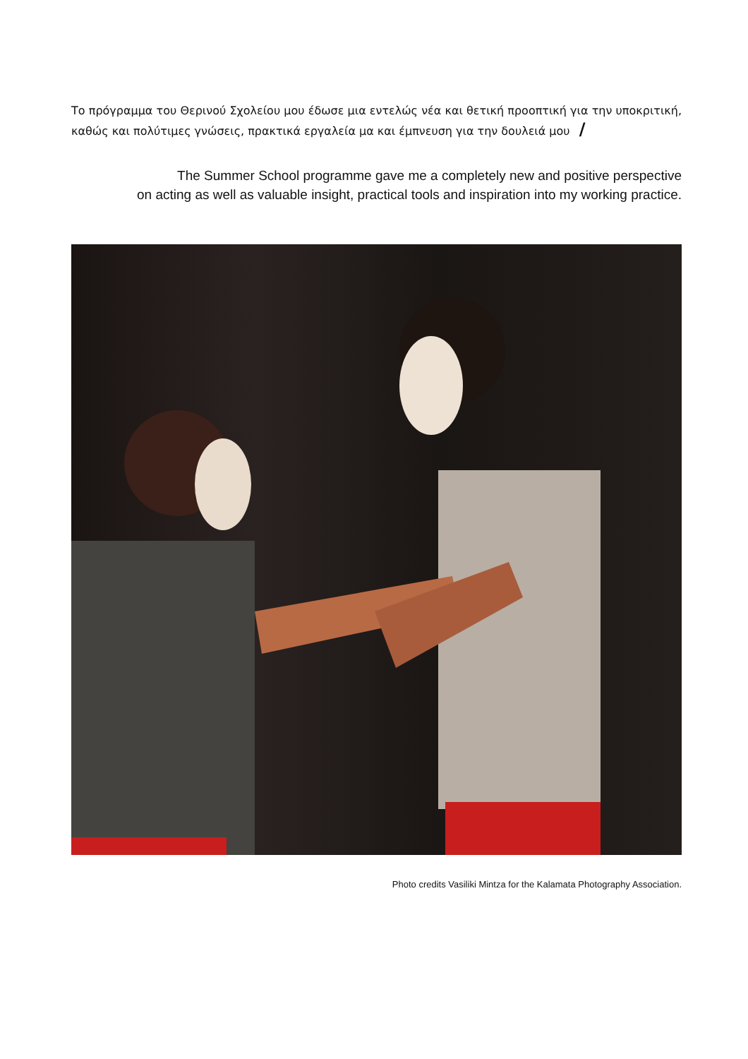Το πρόγραμμα του Θερινού Σχολείου μου έδωσε μια εντελώς νέα και θετική προοπτική για την υποκριτική, καθώς και πολύτιμες γνώσεις, πρακτικά εργαλεία μα και έμπνευση για την δουλειά μου /
The Summer School programme gave me a completely new and positive perspective
on acting as well as valuable insight, practical tools and inspiration into my working practice.
Photo credits Vasiliki Mintza for the Kalamata Photography Association.